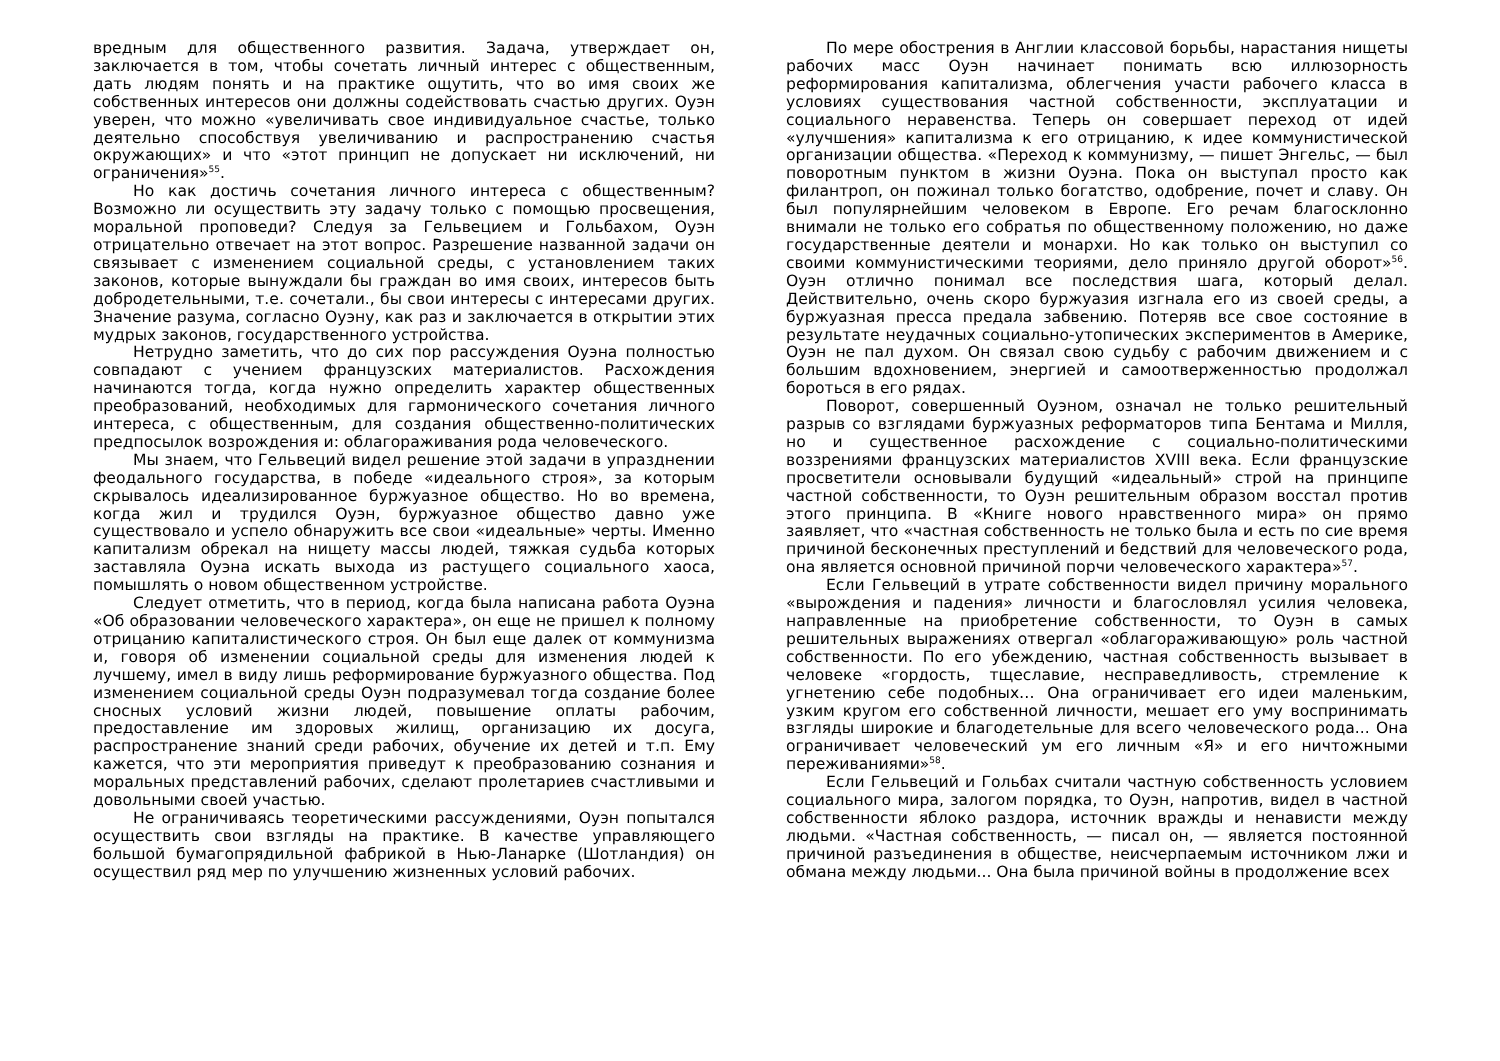вредным для общественного развития. Задача, утверждает он, заключается в том, чтобы сочетать личный интерес с общественным, дать людям понять и на практике ощутить, что во имя своих же собственных интересов они должны содействовать счастью других. Оуэн уверен, что можно «увеличивать свое индивидуальное счастье, только деятельно способствуя увеличиванию и распространению счастья окружающих» и что «этот принцип не допускает ни исключений, ни ограничения»<sup>55</sup>.
Но как достичь сочетания личного интереса с общественным? Возможно ли осуществить эту задачу только с помощью просвещения, моральной проповеди? Следуя за Гельвецием и Гольбахом, Оуэн отрицательно отвечает на этот вопрос. Разрешение названной задачи он связывает с изменением социальной среды, с установлением таких законов, которые вынуждали бы граждан во имя своих, интересов быть добродетельными, т.е. сочетали., бы свои интересы с интересами других. Значение разума, согласно Оуэну, как раз и заключается в открытии этих мудрых законов, государственного устройства.
Нетрудно заметить, что до сих пор рассуждения Оуэна полностью совпадают с учением французских материалистов. Расхождения начинаются тогда, когда нужно определить характер общественных преобразований, необходимых для гармонического сочетания личного интереса, с общественным, для создания общественно-политических предпосылок возрождения и: облагораживания рода человеческого.
Мы знаем, что Гельвеций видел решение этой задачи в упразднении феодального государства, в победе «идеального строя», за которым скрывалось идеализированное буржуазное общество. Но во времена, когда жил и трудился Оуэн, буржуазное общество давно уже существовало и успело обнаружить все свои «идеальные» черты. Именно капитализм обрекал на нищету массы людей, тяжкая судьба которых заставляла Оуэна искать выхода из растущего социального хаоса, помышлять о новом общественном устройстве.
Следует отметить, что в период, когда была написана работа Оуэна «Об образовании человеческого характера», он еще не пришел к полному отрицанию капиталистического строя. Он был еще далек от коммунизма и, говоря об изменении социальной среды для изменения людей к лучшему, имел в виду лишь реформирование буржуазного общества. Под изменением социальной среды Оуэн подразумевал тогда создание более сносных условий жизни людей, повышение оплаты рабочим, предоставление им здоровых жилищ, организацию их досуга, распространение знаний среди рабочих, обучение их детей и т.п. Ему кажется, что эти мероприятия приведут к преобразованию сознания и моральных представлений рабочих, сделают пролетариев счастливыми и довольными своей участью.
Не ограничиваясь теоретическими рассуждениями, Оуэн попытался осуществить свои взгляды на практике. В качестве управляющего большой бумагопрядильной фабрикой в Нью-Ланарке (Шотландия) он осуществил ряд мер по улучшению жизненных условий рабочих.
По мере обострения в Англии классовой борьбы, нарастания нищеты рабочих масс Оуэн начинает понимать всю иллюзорность реформирования капитализма, облегчения участи рабочего класса в условиях существования частной собственности, эксплуатации и социального неравенства. Теперь он совершает переход от идей «улучшения» капитализма к его отрицанию, к идее коммунистической организации общества. «Переход к коммунизму, — пишет Энгельс, — был поворотным пунктом в жизни Оуэна. Пока он выступал просто как филантроп, он пожинал только богатство, одобрение, почет и славу. Он был популярнейшим человеком в Европе. Его речам благосклонно внимали не только его собратья по общественному положению, но даже государственные деятели и монархи. Но как только он выступил со своими коммунистическими теориями, дело приняло другой оборот»<sup>56</sup>. Оуэн отлично понимал все последствия шага, который делал. Действительно, очень скоро буржуазия изгнала его из своей среды, а буржуазная пресса предала забвению. Потеряв все свое состояние в результате неудачных социально-утопических экспериментов в Америке, Оуэн не пал духом. Он связал свою судьбу с рабочим движением и с большим вдохновением, энергией и самоотверженностью продолжал бороться в его рядах.
Поворот, совершенный Оуэном, означал не только решительный разрыв со взглядами буржуазных реформаторов типа Бентама и Милля, но и существенное расхождение с социально-политическими воззрениями французских материалистов XVIII века. Если французские просветители основывали будущий «идеальный» строй на принципе частной собственности, то Оуэн решительным образом восстал против этого принципа. В «Книге нового нравственного мира» он прямо заявляет, что «частная собственность не только была и есть по сие время причиной бесконечных преступлений и бедствий для человеческого рода, она является основной причиной порчи человеческого характера»<sup>57</sup>.
Если Гельвеций в утрате собственности видел причину морального «вырождения и падения» личности и благословлял усилия человека, направленные на приобретение собственности, то Оуэн в самых решительных выражениях отвергал «облагораживающую» роль частной собственности. По его убеждению, частная собственность вызывает в человеке «гордость, тщеславие, несправедливость, стремление к угнетению себе подобных… Она ограничивает его идеи маленьким, узким кругом его собственной личности, мешает его уму воспринимать взгляды широкие и благодетельные для всего человеческого рода... Она ограничивает человеческий ум его личным «Я» и его ничтожными переживаниями»<sup>58</sup>.
Если Гельвеций и Гольбах считали частную собственность условием социального мира, залогом порядка, то Оуэн, напротив, видел в частной собственности яблоко раздора, источник вражды и ненависти между людьми. «Частная собственность, — писал он, — является постоянной причиной разъединения в обществе, неисчерпаемым источником лжи и обмана между людьми... Она была причиной войны в продолжение всех